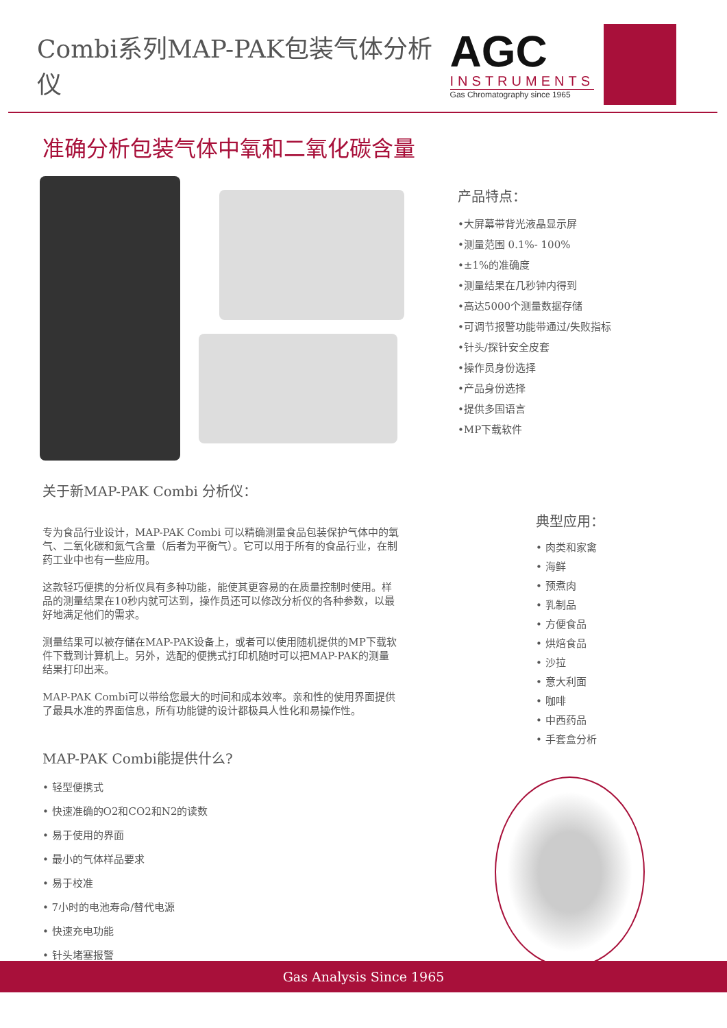Combi系列MAP-PAK包装气体分析仪
AGC
INSTRUMENTS
Gas Chromatography since 1965
准确分析包装气体中氧和二氧化碳含量
产品特点：
•大屏幕带背光液晶显示屏
•测量范围 0.1%- 100%
•±1%的准确度
•测量结果在几秒钟内得到
•高达5000个测量数据存储
•可调节报警功能带通过/失败指标
•针头/探针安全皮套
•操作员身份选择
•产品身份选择
•提供多国语言
•MP下载软件
关于新MAP-PAK Combi 分析仪：
专为食品行业设计，MAP-PAK Combi 可以精确测量食品包装保护气体中的氧气、二氧化碳和氮气含量（后者为平衡气）。它可以用于所有的食品行业，在制药工业中也有一些应用。
这款轻巧便携的分析仪具有多种功能，能使其更容易的在质量控制时使用。样品的测量结果在10秒内就可达到，操作员还可以修改分析仪的各种参数，以最好地满足他们的需求。
测量结果可以被存储在MAP-PAK设备上，或者可以使用随机提供的MP下载软件下载到计算机上。另外，选配的便携式打印机随时可以把MAP-PAK的测量结果打印出来。
MAP-PAK Combi可以带给您最大的时间和成本效率。亲和性的使用界面提供了最具水准的界面信息，所有功能键的设计都极具人性化和易操作性。
MAP-PAK Combi能提供什么?
• 轻型便携式
• 快速准确的O2和CO2和N2的读数
• 易于使用的界面
• 最小的气体样品要求
• 易于校准
• 7小时的电池寿命/替代电源
• 快速充电功能
• 针头堵塞报警
典型应用：
• 肉类和家禽
• 海鲜
• 预煮肉
• 乳制品
• 方便食品
• 烘焙食品
• 沙拉
• 意大利面
• 咖啡
• 中西药品
• 手套盒分析
Gas Analysis Since 1965